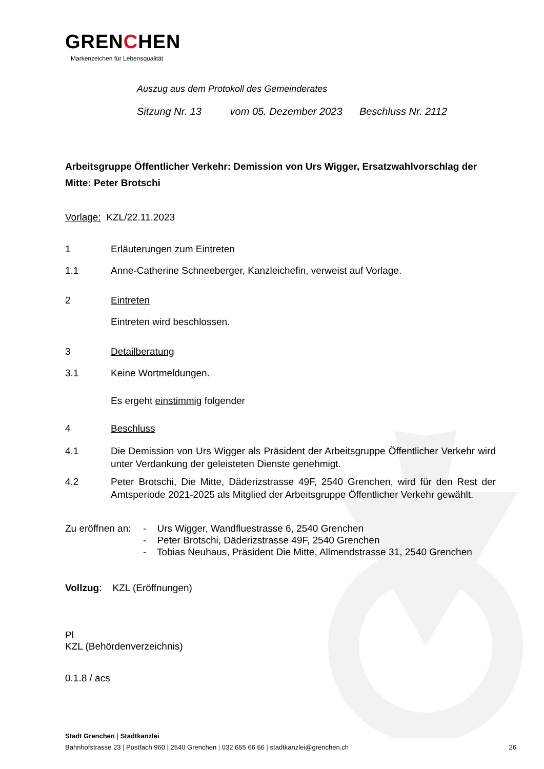GRENCHEN
Markenzeichen für Lebensqualität
Auszug aus dem Protokoll des Gemeinderates
Sitzung Nr. 13 vom 05. Dezember 2023 Beschluss Nr. 2112
Arbeitsgruppe Öffentlicher Verkehr: Demission von Urs Wigger, Ersatzwahlvorschlag der Mitte: Peter Brotschi
Vorlage: KZL/22.11.2023
1 Erläuterungen zum Eintreten
1.1
Anne-Catherine Schneeberger, Kanzleichefin, verweist auf Vorlage.
2 Eintreten
Eintreten wird beschlossen.
3 Detailberatung
3.1
Keine Wortmeldungen.
Es ergeht einstimmig folgender
4 Beschluss
4.1 Die Demission von Urs Wigger als Präsident der Arbeitsgruppe Öffentlicher Verkehr wird unter Verdankung der geleisteten Dienste genehmigt.
4.2 Peter Brotschi, Die Mitte, Däderizstrasse 49F, 2540 Grenchen, wird für den Rest der Amtsperiode 2021-2025 als Mitglied der Arbeitsgruppe Öffentlicher Verkehr gewählt.
Zu eröffnen an:
- Urs Wigger, Wandfluestrasse 6, 2540 Grenchen
- Peter Brotschi, Däderizstrasse 49F, 2540 Grenchen
- Tobias Neuhaus, Präsident Die Mitte, Allmendstrasse 31, 2540 Grenchen
Vollzug: KZL (Eröffnungen)
Pl
KZL (Behördenverzeichnis)
0.1.8 / acs
Stadt Grenchen | Stadtkanzlei
Bahnhofstrasse 23 | Postfach 960 | 2540 Grenchen | 032 655 66 66 | stadtkanzlei@grenchen.ch 26